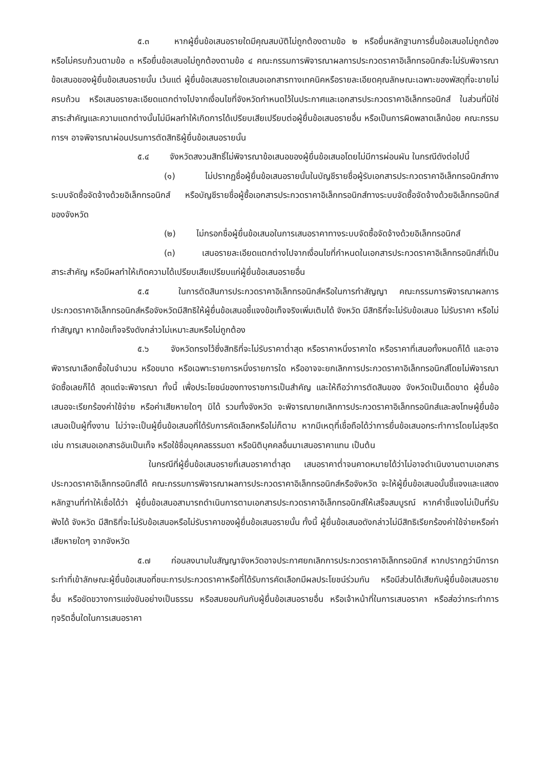๕.๓ หากผู้ยื่นข้อเสนอรายใดมีคุณสมบัติไม่ถูกต้องตามข้อ ๒ หรือยื่นหลักฐานการยื่นข้อเสนอไม่ถูกต้อง หรือไม่ครบถ้วนตามข้อ ๓ หรือยื่นข้อเสนอไม่ถูกต้องตามข้อ ๔ คณะกรรมการพิจารณาผลการประกวดราคาอิเล็กทรอนิกส์จะไม่รับพิจารณาข้อเสนอของผู้ยื่นข้อเสนอรายนั้น เว้นแต่ ผู้ยื่นข้อเสนอรายใดเสนอเอกสารทางเทคนิคหรือรายละเอียดคุณลักษณะเฉพาะของพัสดุที่จะขายไม่ครบถ้วน หรือเสนอรายละเอียดแตกต่างไปจากเงื่อนไขที่จังหวัดกำหนดไว้ในประกาศและเอกสารประกวดราคาอิเล็กทรอนิกส์ ในส่วนที่มิใช่สาระสำคัญและความแตกต่างนั้นไม่มีผลทำให้เกิดการได้เปรียบเสียเปรียบต่อผู้ยื่นข้อเสนอรายอื่น หรือเป็นการผิดพลาดเล็กน้อย คณะกรรมการฯ อาจพิจารณาผ่อนปรนการตัดสิทธิผู้ยื่นข้อเสนอรายนั้น
๕.๔ จังหวัดสงวนสิทธิ์ไม่พิจารณาข้อเสนอของผู้ยื่นข้อเสนอโดยไม่มีการผ่อนผัน ในกรณีดังต่อไปนี้
(๑) ไม่ปรากฏชื่อผู้ยื่นข้อเสนอรายนั้นในบัญชีรายชื่อผู้รับเอกสารประกวดราคาอิเล็กทรอนิกส์ทางระบบจัดซื้อจัดจ้างด้วยอิเล็กทรอนิกส์ หรือบัญชีรายชื่อผู้ซื้อเอกสารประกวดราคาอิเล็กทรอนิกส์ทางระบบจัดซื้อจัดจ้างด้วยอิเล็กทรอนิกส์ ของจังหวัด
(๒) ไม่กรอกชื่อผู้ยื่นข้อเสนอในการเสนอราคาทางระบบจัดซื้อจัดจ้างด้วยอิเล็กทรอนิกส์
(๓) เสนอรายละเอียดแตกต่างไปจากเงื่อนไขที่กำหนดในเอกสารประกวดราคาอิเล็กทรอนิกส์ที่เป็นสาระสำคัญ หรือมีผลทำให้เกิดความได้เปรียบเสียเปรียบแก่ผู้ยื่นข้อเสนอรายอื่น
๕.๕ ในการตัดสินการประกวดราคาอิเล็กทรอนิกส์หรือในการทำสัญญา คณะกรรมการพิจารณาผลการประกวดราคาอิเล็กทรอนิกส์หรือจังหวัดมีสิทธิให้ผู้ยื่นข้อเสนอชี้แจงข้อเท็จจริงเพิ่มเติมได้ จังหวัด มีสิทธิที่จะไม่รับข้อเสนอ ไม่รับราคา หรือไม่ทำสัญญา หากข้อเท็จจริงดังกล่าวไม่เหมาะสมหรือไม่ถูกต้อง
๕.๖ จังหวัดทรงไว้ซึ่งสิทธิที่จะไม่รับราคาต่ำสุด หรือราคาหนึ่งราคาใด หรือราคาที่เสนอทั้งหมดก็ได้ และอาจพิจารณาเลือกซื้อในจำนวน หรือขนาด หรือเฉพาะรายการหนึ่งรายการใด หรืออาจจะยกเลิกการประกวดราคาอิเล็กทรอนิกส์โดยไม่พิจารณาจัดซื้อเลยก็ได้ สุดแต่จะพิจารณา ทั้งนี้ เพื่อประโยชน์ของทางราชการเป็นสำคัญ และให้ถือว่าการตัดสินของ จังหวัดเป็นเด็ดขาด ผู้ยื่นข้อเสนอจะเรียกร้องค่าใช้จ่าย หรือค่าเสียหายใดๆ มิได้ รวมทั้งจังหวัด จะพิจารณายกเลิกการประกวดราคาอิเล็กทรอนิกส์และลงโทษผู้ยื่นข้อเสนอเป็นผู้ทิ้งงาน ไม่ว่าจะเป็นผู้ยื่นข้อเสนอที่ได้รับการคัดเลือกหรือไม่ก็ตาม หากมีเหตุที่เชื่อถือได้ว่าการยื่นข้อเสนอกระทำการโดยไม่สุจริต เช่น การเสนอเอกสารอันเป็นเท็จ หรือใช้ชื่อบุคคลธรรมดา หรือนิติบุคคลอื่นมาเสนอราคาแทน เป็นต้น
ในกรณีที่ผู้ยื่นข้อเสนอรายที่เสนอราคาต่ำสุด เสนอราคาต่ำจนคาดหมายได้ว่าไม่อาจดำเนินงานตามเอกสารประกวดราคาอิเล็กทรอนิกส์ได้ คณะกรรมการพิจารณาผลการประกวดราคาอิเล็กทรอนิกส์หรือจังหวัด จะให้ผู้ยื่นข้อเสนอนั้นชี้แจงและแสดงหลักฐานที่ทำให้เชื่อได้ว่า ผู้ยื่นข้อเสนอสามารถดำเนินการตามเอกสารประกวดราคาอิเล็กทรอนิกส์ให้เสร็จสมบูรณ์ หากคำชี้แจงไม่เป็นที่รับฟังได้ จังหวัด มีสิทธิที่จะไม่รับข้อเสนอหรือไม่รับราคาของผู้ยื่นข้อเสนอรายนั้น ทั้งนี้ ผู้ยื่นข้อเสนอดังกล่าวไม่มีสิทธิเรียกร้องค่าใช้จ่ายหรือค่าเสียหายใดๆ จากจังหวัด
๕.๗ ก่อนลงนามในสัญญาจังหวัดอาจประกาศยกเลิกการประกวดราคาอิเล็กทรอนิกส์ หากปรากฏว่ามีการกระทำที่เข้าลักษณะผู้ยื่นข้อเสนอที่ชนะการประกวดราคาหรือที่ได้รับการคัดเลือกมีผลประโยชน์ร่วมกัน หรือมีส่วนได้เสียกับผู้ยื่นข้อเสนอรายอื่น หรือขัดขวางการแข่งขันอย่างเป็นธรรม หรือสมยอมกันกับผู้ยื่นข้อเสนอรายอื่น หรือเจ้าหน้าที่ในการเสนอราคา หรือส่อว่ากระทำการทุจริตอื่นใดในการเสนอราคา